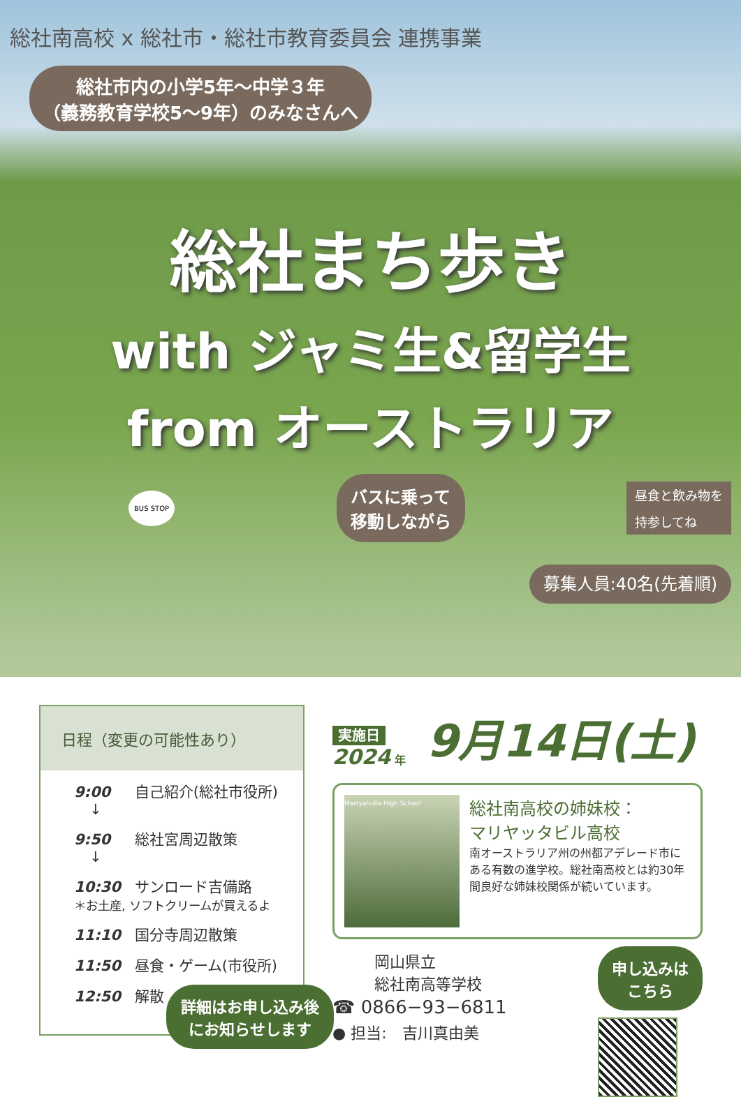総社南高校 x 総社市・総社市教育委員会 連携事業
総社市内の小学5年〜中学３年
（義務教育学校5〜9年）のみなさんへ
総社まち歩き
with ジャミ生&留学生
from オーストラリア
BUS STOP
バスに乗って
移動しながら
昼食と飲み物を
持参してね
募集人員:40名(先着順)
日程（変更の可能性あり）
9:00 自己紹介(総社市役所)
↓
9:50 総社宮周辺散策
↓
10:30 サンロード吉備路
＊お土産, ソフトクリームが買えるよ
11:10 国分寺周辺散策
11:50 昼食・ゲーム(市役所)
12:50 解散
詳細はお申し込み後
にお知らせします
実施日
2024 年
9月14日(土)
Marryatville High School
総社南高校の姉妹校：
マリヤッタビル高校
南オーストラリア州の州都アデレード市にある有数の進学校。総社南高校とは約30年間良好な姉妹校関係が続いています。
岡山県立
総社南高等学校
☎ 0866−93−6811
● 担当:　吉川真由美
申し込みは
こちら